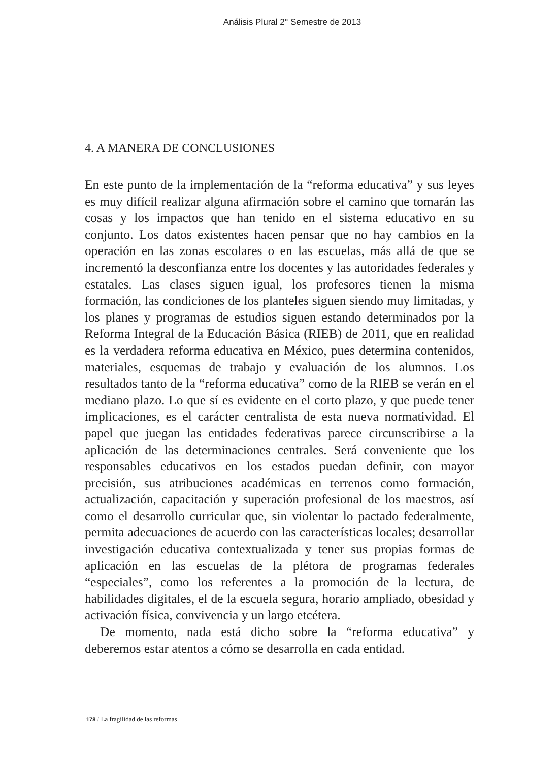Análisis Plural 2° Semestre de 2013
4. A MANERA DE CONCLUSIONES
En este punto de la implementación de la “reforma educativa” y sus leyes es muy difícil realizar alguna afirmación sobre el camino que tomarán las cosas y los impactos que han tenido en el sistema educativo en su conjunto. Los datos existentes hacen pensar que no hay cambios en la operación en las zonas escolares o en las escuelas, más allá de que se incrementó la desconfianza entre los docentes y las autoridades federales y estatales. Las clases siguen igual, los profesores tienen la misma formación, las condiciones de los planteles siguen siendo muy limitadas, y los planes y programas de estudios siguen estando determinados por la Reforma Integral de la Educación Básica (RIEB) de 2011, que en realidad es la verdadera reforma educativa en México, pues determina contenidos, materiales, esquemas de trabajo y evaluación de los alumnos. Los resultados tanto de la “reforma educativa” como de la RIEB se verán en el mediano plazo. Lo que sí es evidente en el corto plazo, y que puede tener implicaciones, es el carácter centralista de esta nueva normatividad. El papel que juegan las entidades federativas parece circunscribirse a la aplicación de las determinaciones centrales. Será conveniente que los responsables educativos en los estados puedan definir, con mayor precisión, sus atribuciones académicas en terrenos como formación, actualización, capacitación y superación profesional de los maestros, así como el desarrollo curricular que, sin violentar lo pactado federalmente, permita adecuaciones de acuerdo con las características locales; desarrollar investigación educativa contextualizada y tener sus propias formas de aplicación en las escuelas de la plétora de programas federales “especiales”, como los referentes a la promoción de la lectura, de habilidades digitales, el de la escuela segura, horario ampliado, obesidad y activación física, convivencia y un largo etcétera.
De momento, nada está dicho sobre la “reforma educativa” y deberemos estar atentos a cómo se desarrolla en cada entidad.
178 / La fragilidad de las reformas